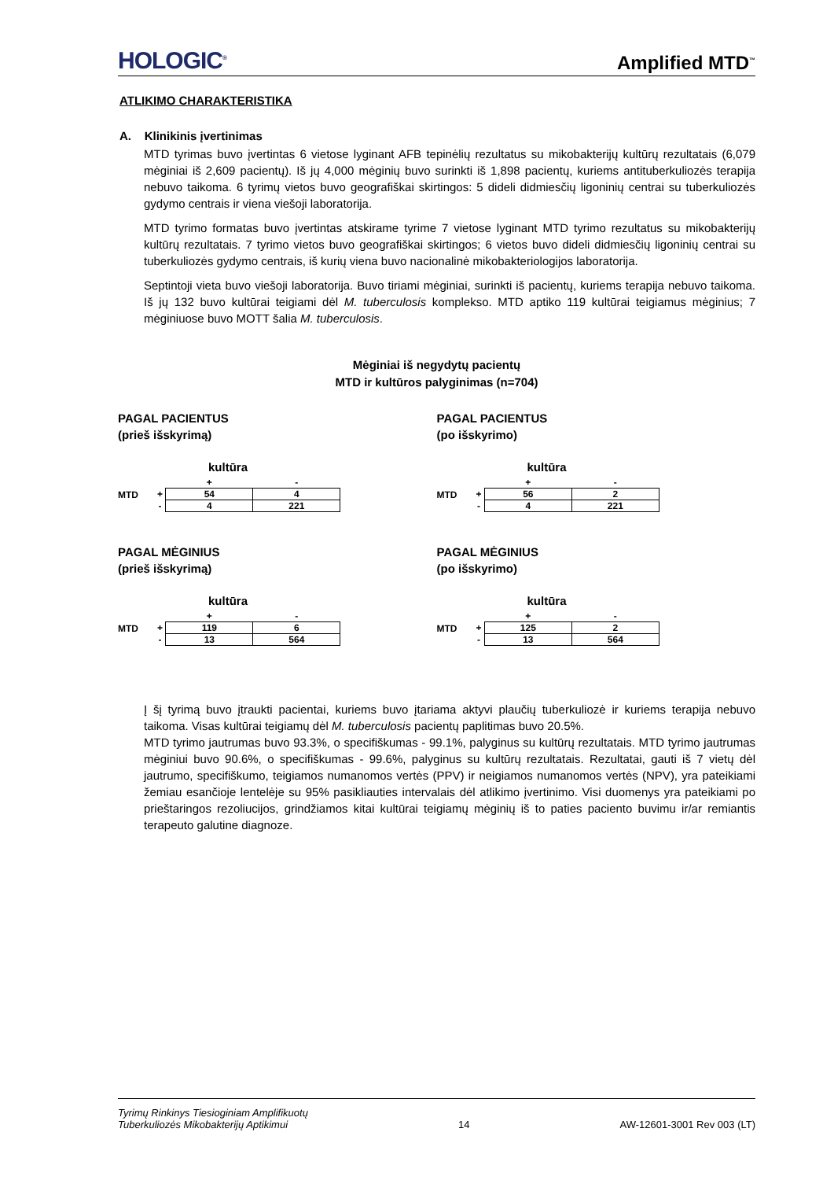HOLOGIC<sup>®</sup> Amplified MTD<sup>™</sup>
ATLIKIMO CHARAKTERISTIKA
A. Klinikinis įvertinimas
MTD tyrimas buvo įvertintas 6 vietose lyginant AFB tepinėlių rezultatus su mikobakterijų kultūrų rezultatais (6,079 mėginiai iš 2,609 pacientų). Iš jų 4,000 mėginių buvo surinkti iš 1,898 pacientų, kuriems antituberkuliozės terapija nebuvo taikoma. 6 tyrimų vietos buvo geografiškai skirtingos: 5 dideli didmiesčių ligoninių centrai su tuberkuliozės gydymo centrais ir viena viešoji laboratorija.
MTD tyrimo formatas buvo įvertintas atskirame tyrime 7 vietose lyginant MTD tyrimo rezultatus su mikobakterijų kultūrų rezultatais. 7 tyrimo vietos buvo geografiškai skirtingos; 6 vietos buvo dideli didmiesčių ligoninių centrai su tuberkuliozės gydymo centrais, iš kurių viena buvo nacionalinė mikobakteriologijos laboratorija.
Septintoji vieta buvo viešoji laboratorija. Buvo tiriami mėginiai, surinkti iš pacientų, kuriems terapija nebuvo taikoma. Iš jų 132 buvo kultūrai teigiami dėl M. tuberculosis komplekso. MTD aptiko 119 kultūrai teigiamus mėginius; 7 mėginiuose buvo MOTT šalia M. tuberculosis.
Mėginiai iš negydytų pacientų
MTD ir kultūros palyginimas (n=704)
PAGAL PACIENTUS
(prieš išskyrimą)
kultūra
MTD
| | + | - |
| --- | --- | --- |
| + | 54 | 4 |
| - | 4 | 221 |
PAGAL PACIENTUS
(po išskyrimo)
kultūra
MTD
| | + | - |
| --- | --- | --- |
| + | 56 | 2 |
| - | 4 | 221 |
PAGAL MĖGINIUS
(prieš išskyrimą)
kultūra
MTD
| | + | - |
| --- | --- | --- |
| + | 119 | 6 |
| - | 13 | 564 |
PAGAL MĖGINIUS
(po išskyrimo)
kultūra
MTD
| | + | - |
| --- | --- | --- |
| + | 125 | 2 |
| - | 13 | 564 |
Į šį tyrimą buvo įtraukti pacientai, kuriems buvo įtariama aktyvi plaučių tuberkuliozė ir kuriems terapija nebuvo taikoma. Visas kultūrai teigiamų dėl M. tuberculosis pacientų paplitimas buvo 20.5%.
MTD tyrimo jautrumas buvo 93.3%, o specifiškumas - 99.1%, palyginus su kultūrų rezultatais. MTD tyrimo jautrumas mėginiui buvo 90.6%, o specifiškumas - 99.6%, palyginus su kultūrų rezultatais. Rezultatai, gauti iš 7 vietų dėl jautrumo, specifiškumo, teigiamos numanomos vertės (PPV) ir neigiamos numanomos vertės (NPV), yra pateikiami žemiau esančioje lentelėje su 95% pasikliauties intervalais dėl atlikimo įvertinimo. Visi duomenys yra pateikiami po prieštaringos rezoliucijos, grindžiamos kitai kultūrai teigiamų mėginių iš to paties paciento buvimu ir/ar remiantis terapeuto galutine diagnoze.
Tyrimų Rinkinys Tiesioginiam Amplifikuotų
Tuberkuliozės Mikobakterijų Aptikimui 14 AW-12601-3001 Rev 003 (LT)